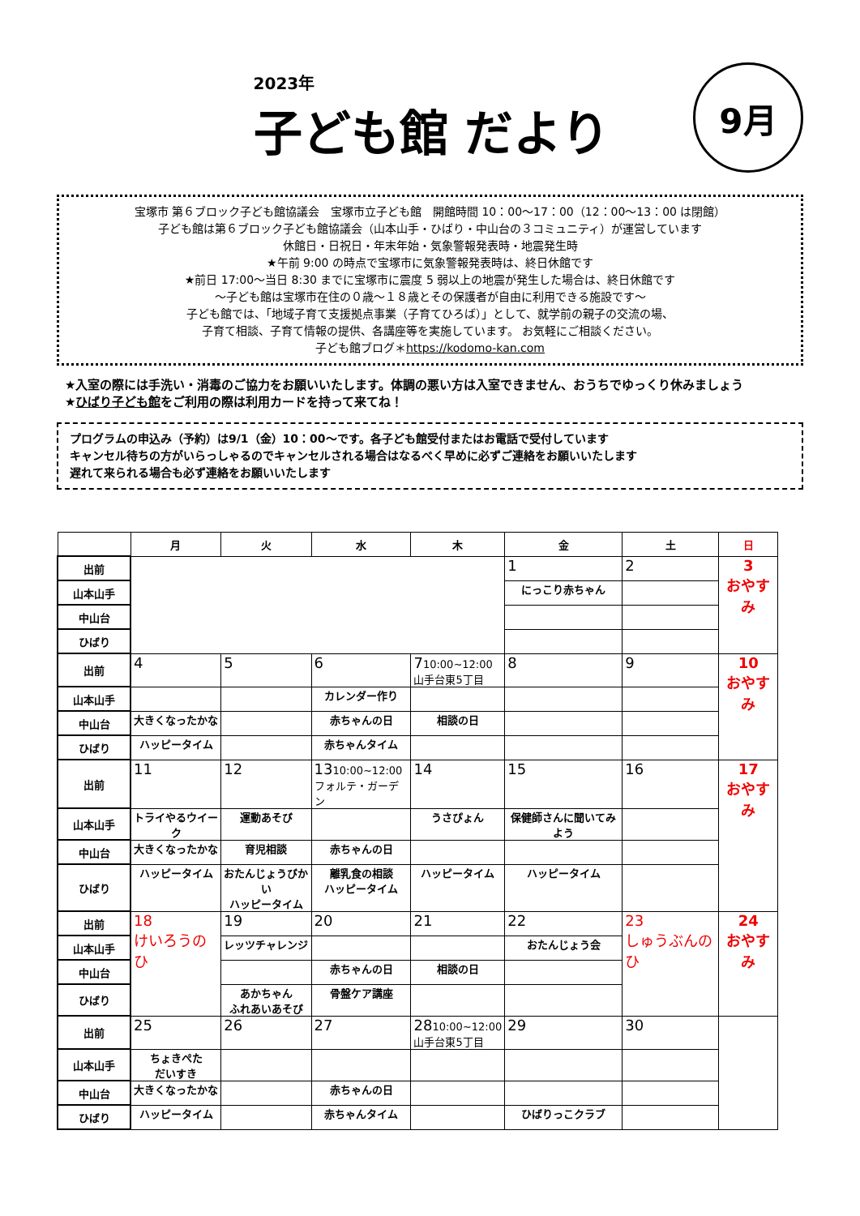2023年
子ども館 だより
9月
宝塚市 第６ブロック子ども館協議会　宝塚市立子ども館　開館時間 10：00～17：00（12：00～13：00 は閉館）
子ども館は第６ブロック子ども館協議会（山本山手・ひばり・中山台の３コミュニティ）が運営しています
休館日・日祝日・年末年始・気象警報発表時・地震発生時
★午前 9:00 の時点で宝塚市に気象警報発表時は、終日休館です
★前日 17:00～当日 8:30 までに宝塚市に震度 5 弱以上の地震が発生した場合は、終日休館です
～子ども館は宝塚市在住の０歳～１８歳とその保護者が自由に利用できる施設です～
子ども館では、「地域子育て支援拠点事業（子育てひろば）」として、就学前の親子の交流の場、
子育て相談、子育て情報の提供、各講座等を実施しています。 お気軽にご相談ください。
子ども館ブログ＊https://kodomo-kan.com
★入室の際には手洗い・消毒のご協力をお願いいたします。体調の悪い方は入室できません、おうちでゆっくり休みましょう
★ひばり子ども館をご利用の際は利用カードを持って来てね！
プログラムの申込み（予約）は9/1（金）10：00～です。各子ども館受付またはお電話で受付しています
キャンセル待ちの方がいらっしゃるのでキャンセルされる場合はなるべく早めに必ずご連絡をお願いいたします
遅れて来られる場合も必ず連絡をお願いいたします
| | 月 | 火 | 水 | 木 | 金 | 土 | 日 |
| --- | --- | --- | --- | --- | --- | --- | --- |
| 出前 | | | | | 1 | 2 | 3 おやすみ |
| 山本山手 | | | | | にっこり赤ちゃん | | |
| 中山台 | | | | | | | |
| ひばり | | | | | | | |
| 出前 | 4 | 5 | 6 | 7 10:00~12:00 山手台東5丁目 | 8 | 9 | 10 おやすみ |
| 山本山手 | | | カレンダー作り | | | | |
| 中山台 | 大きくなったかな | | 赤ちゃんの日 | 相談の日 | | | |
| ひばり | ハッピータイム | | 赤ちゃんタイム | | | | |
| 出前 | 11 | 12 | 13 10:00~12:00 フォルテ・ガーデン | 14 | 15 | 16 | 17 おやすみ |
| 山本山手 | トライやるウイーク | 運動あそび | | うさぴょん | 保健師さんに聞いてみよう | | |
| 中山台 | 大きくなったかな | 育児相談 | 赤ちゃんの日 | | | | |
| ひばり | ハッピータイム | おたんじょうびかい ハッピータイム | 離乳食の相談 ハッピータイム | ハッピータイム | ハッピータイム | | |
| 出前 | 18 けいろうのひ | 19 | 20 | 21 | 22 | 23 しゅうぶんのひ | 24 おやすみ |
| 山本山手 | | レッツチャレンジ | | | おたんじょう会 | | |
| 中山台 | | | 赤ちゃんの日 | 相談の日 | | | |
| ひばり | | あかちゃん ふれあいあそび | 骨盤ケア講座 | | | | |
| 出前 | 25 | 26 | 27 | 28 10:00~12:00 山手台東5丁目 | 29 | 30 | |
| 山本山手 | ちょきぺた だいすき | | | | | | |
| 中山台 | 大きくなったかな | | 赤ちゃんの日 | | | | |
| ひばり | ハッピータイム | | 赤ちゃんタイム | | ひばりっこクラブ | | |